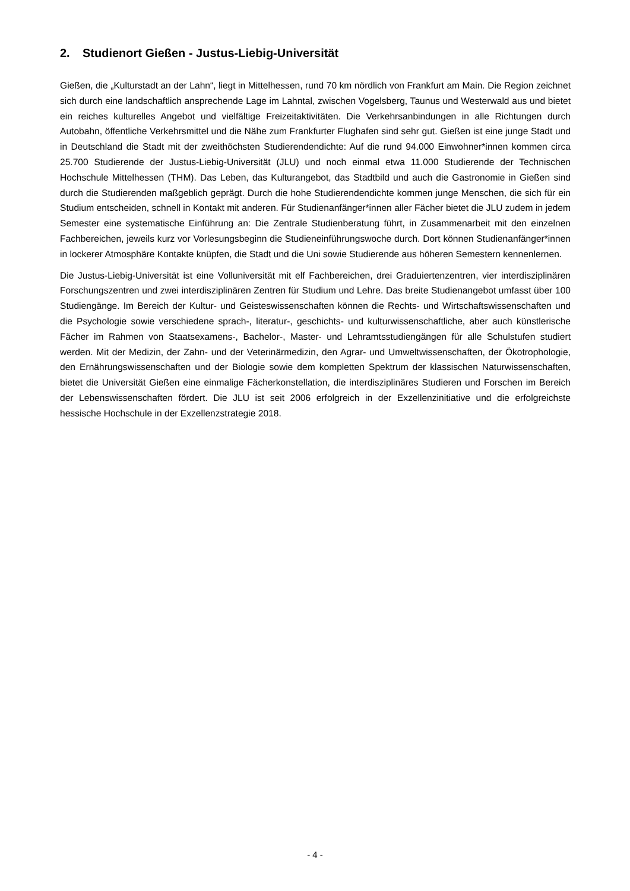2. Studienort Gießen - Justus-Liebig-Universität
Gießen, die „Kulturstadt an der Lahn“, liegt in Mittelhessen, rund 70 km nördlich von Frankfurt am Main. Die Region zeichnet sich durch eine landschaftlich ansprechende Lage im Lahntal, zwischen Vogelsberg, Taunus und Westerwald aus und bietet ein reiches kulturelles Angebot und vielfältige Freizeitaktivitäten. Die Verkehrsanbindungen in alle Richtungen durch Autobahn, öffentliche Verkehrsmittel und die Nähe zum Frankfurter Flughafen sind sehr gut. Gießen ist eine junge Stadt und in Deutschland die Stadt mit der zweithöchsten Studierendendichte: Auf die rund 94.000 Einwohner*innen kommen circa 25.700 Studierende der Justus-Liebig-Universität (JLU) und noch einmal etwa 11.000 Studierende der Technischen Hochschule Mittelhessen (THM). Das Leben, das Kulturangebot, das Stadtbild und auch die Gastronomie in Gießen sind durch die Studierenden maßgeblich geprägt. Durch die hohe Studierendendichte kommen junge Menschen, die sich für ein Studium entscheiden, schnell in Kontakt mit anderen. Für Studienanfänger*innen aller Fächer bietet die JLU zudem in jedem Semester eine systematische Einführung an: Die Zentrale Studienberatung führt, in Zusammenarbeit mit den einzelnen Fachbereichen, jeweils kurz vor Vorlesungsbeginn die Studieneinführungswoche durch. Dort können Studienanfänger*innen in lockerer Atmosphäre Kontakte knüpfen, die Stadt und die Uni sowie Studierende aus höheren Semestern kennenlernen.
Die Justus-Liebig-Universität ist eine Volluniversität mit elf Fachbereichen, drei Graduiertenzentren, vier interdisziplinären Forschungszentren und zwei interdisziplinären Zentren für Studium und Lehre. Das breite Studienangebot umfasst über 100 Studiengänge. Im Bereich der Kultur- und Geisteswissenschaften können die Rechts- und Wirtschaftswissenschaften und die Psychologie sowie verschiedene sprach-, literatur-, geschichts- und kulturwissenschaftliche, aber auch künstlerische Fächer im Rahmen von Staatsexamens-, Bachelor-, Master- und Lehramtsstudiengängen für alle Schulstufen studiert werden. Mit der Medizin, der Zahn- und der Veterinärmedizin, den Agrar- und Umweltwissenschaften, der Ökotrophologie, den Ernährungswissenschaften und der Biologie sowie dem kompletten Spektrum der klassischen Naturwissenschaften, bietet die Universität Gießen eine einmalige Fächerkonstellation, die interdisziplinäres Studieren und Forschen im Bereich der Lebenswissenschaften fördert. Die JLU ist seit 2006 erfolgreich in der Exzellenzinitiative und die erfolgreichste hessische Hochschule in der Exzellenzstrategie 2018.
- 4 -